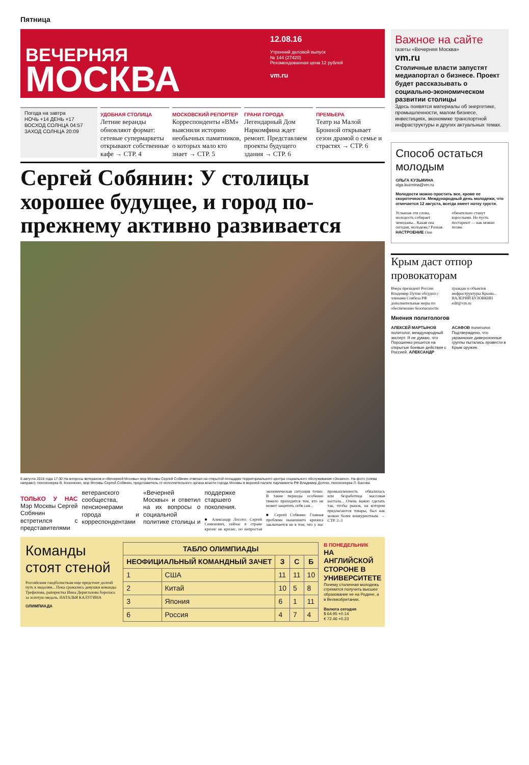Пятница
ВЕЧЕРНЯЯ
МОСКВА
12.08.16
Утренний деловой выпуск
№ 144 (27420)
Рекомендованная цена 12 рублей
vm.ru
Погода на завтра
НОЧЬ +14 ДЕНЬ +17
ВОСХОД СОЛНЦА 04:57
ЗАХОД СОЛНЦА 20:09
УДОБНАЯ СТОЛИЦА
Летние веранды обновляют формат: сетевые супермаркеты открывают собственные кафе → СТР. 4
МОСКОВСКИЙ РЕПОРТЕР
Корреспонденты «ВМ» выяснили историю необычных памятников, о которых мало кто знает → СТР. 5
ГРАНИ ГОРОДА
Легендарный Дом Наркомфина ждет ремонт. Представляем проекты будущего здания → СТР. 6
ПРЕМЬЕРА
Театр на Малой Бронной открывает сезон драмой о семье и страстях → СТР. 6
Сергей Собянин: У столицы хорошее будущее, и город по-прежнему активно развивается
8 августа 2016 года 17:30 На вопросы ветеранов и «Вечерней Москвы» мэр Москвы Сергей Собянин отвечал на открытой площадке территориального центра социального обслуживания «Зюзино». На фото (слева направо): пенсионерка В. Кононенко, мэр Москвы Сергей Собянин, представитель от исполнительного органа власти города Москвы в верхней палате парламента РФ Владимир Долгих, пенсионерка Л. Басова
ТОЛЬКО У НАС Мэр Москвы Сергей Собянин встретился с представителями ветеранского сообщества, пенсионерами города и корреспондентами «Вечерней Москвы» и ответил на их вопросы о социальной политике столицы и поддержке старшего поколения.
■ Александр Лосото: Сергей Семенович, сейчас в стране кризис не кризис, но непростая экономическая ситуация точно. В такие периоды особенно тяжело приходится тем, кто не может защитить себя сам...
■ Сергей Собянин: Главная проблема нынешнего кризиса заключается не в том, что у нас промышленность обвалилась или безработица массовая настала... Очень важно сделать так, чтобы рынок, на котором предлагаются товары, был как можно более конкурентным. → СТР. 2–3
Команды стоят стеной
Российским гандболисткам еще предстоит долгий путь к медалям... Пока сражались девушки команды Трефилова, рапиристка Инна Дериглазова боролась за золотую медаль. НАТАЛЬЯ КАЛУГИНА
ОЛИМПИАДА
| ТАБЛО ОЛИМПИАДЫ | | | | |
| --- | --- | --- | --- | --- |
| НЕОФИЦИАЛЬНЫЙ КОМАНДНЫЙ ЗАЧЕТ | | З | С | Б |
| 1 | США | 11 | 11 | 10 |
| 2 | Китай | 10 | 5 | 8 |
| 3 | Япония | 6 | 1 | 11 |
| 6 | Россия | 4 | 7 | 4 |
В ПОНЕДЕЛЬНИК
НА АНГЛИЙСКОЙ СТОРОНЕ В УНИВЕРСИТЕТЕ
Почему столичная молодежь стремится получить высшее образование не на Родине, а в Великобритании.
Валюта сегодня
$ 64.95 +0.14
€ 72.46 +0.23
Важное на сайте
газеты «Вечерняя Москва»
vm.ru
Столичные власти запустят медиапортал о бизнесе. Проект будет рассказывать о социально-экономическом развитии столицы
Здесь появятся материалы об энергетике, промышленности, малом бизнесе, инвестициях, экономике транспортной инфраструктуры и других актуальных темах.
Способ остаться молодым
ОЛЬГА КУЗЬМИНА
olga.kuzmina@vm.ru
Молодости можно простить все, кроме ее скоротечности. Международный день молодежи, что отмечается 12 августа, всегда имеет нотку грусти.
Услышав эти слова, молодость собирает чемоданы... Какая она сегодня, молодежь? Разная. НАСТРОЕНИЕ Они обязательно станут взрослыми. Но пусть постареют — как можно позже.
Крым даст отпор провокаторам
Вчера президент России Владимир Путин обсудил с членами Совбеза РФ дополнительные меры по обеспечению безопасности граждан и объектов инфраструктуры Крыма... ВАЛЕРИЙ БУЗОВКИН edit@vm.ru
Мнения политологов
АЛЕКСЕЙ МАРТЫНОВ политолог, международный эксперт. Я не думаю, что Порошенко решится на открытые боевые действия с Россией. АЛЕКСАНДР АСАФОВ политолог. Подтверждено, что украинские диверсионные группы пытались провести в Крым оружие.